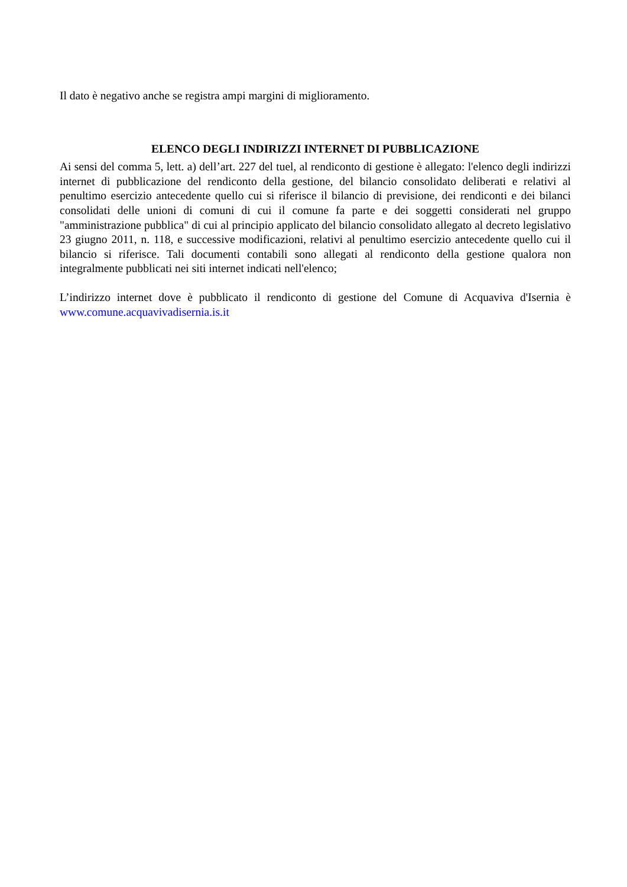Il dato è negativo anche se registra ampi margini di miglioramento.
ELENCO DEGLI INDIRIZZI INTERNET DI PUBBLICAZIONE
Ai sensi del comma 5, lett. a) dell’art. 227 del tuel, al rendiconto di gestione è allegato: l'elenco degli indirizzi internet di pubblicazione del rendiconto della gestione, del bilancio consolidato deliberati e relativi al penultimo esercizio antecedente quello cui si riferisce il bilancio di previsione, dei rendiconti e dei bilanci consolidati delle unioni di comuni di cui il comune fa parte e dei soggetti considerati nel gruppo "amministrazione pubblica" di cui al principio applicato del bilancio consolidato allegato al decreto legislativo 23 giugno 2011, n. 118, e successive modificazioni, relativi al penultimo esercizio antecedente quello cui il bilancio si riferisce. Tali documenti contabili sono allegati al rendiconto della gestione qualora non integralmente pubblicati nei siti internet indicati nell'elenco;
L’indirizzo internet dove è pubblicato il rendiconto di gestione del Comune di Acquaviva d'Isernia è www.comune.acquavivadisernia.is.it